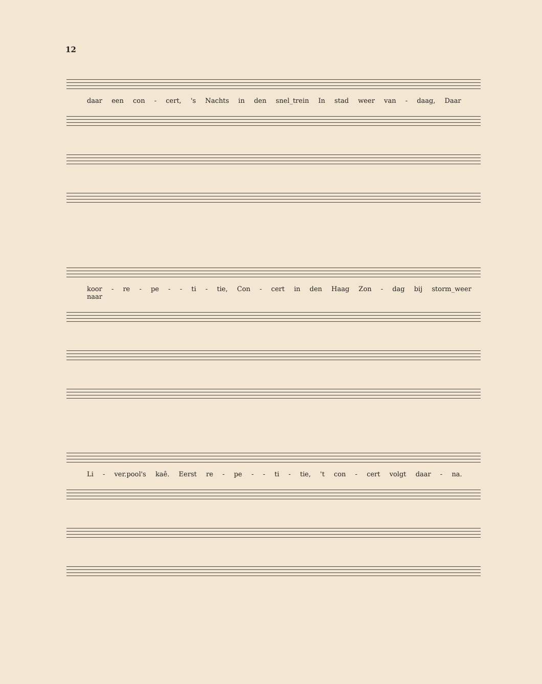12
daar een con - cert, 's Nachts in den snel_trein In stad weer van - daag, Daar
koor - re - pe - - ti - tie, Con - cert in den Haag Zon - dag bij storm_weer naar
Li - ver.pool's kaê. Eerst re - pe - - ti - tie, 't con - cert volgt daar - na.